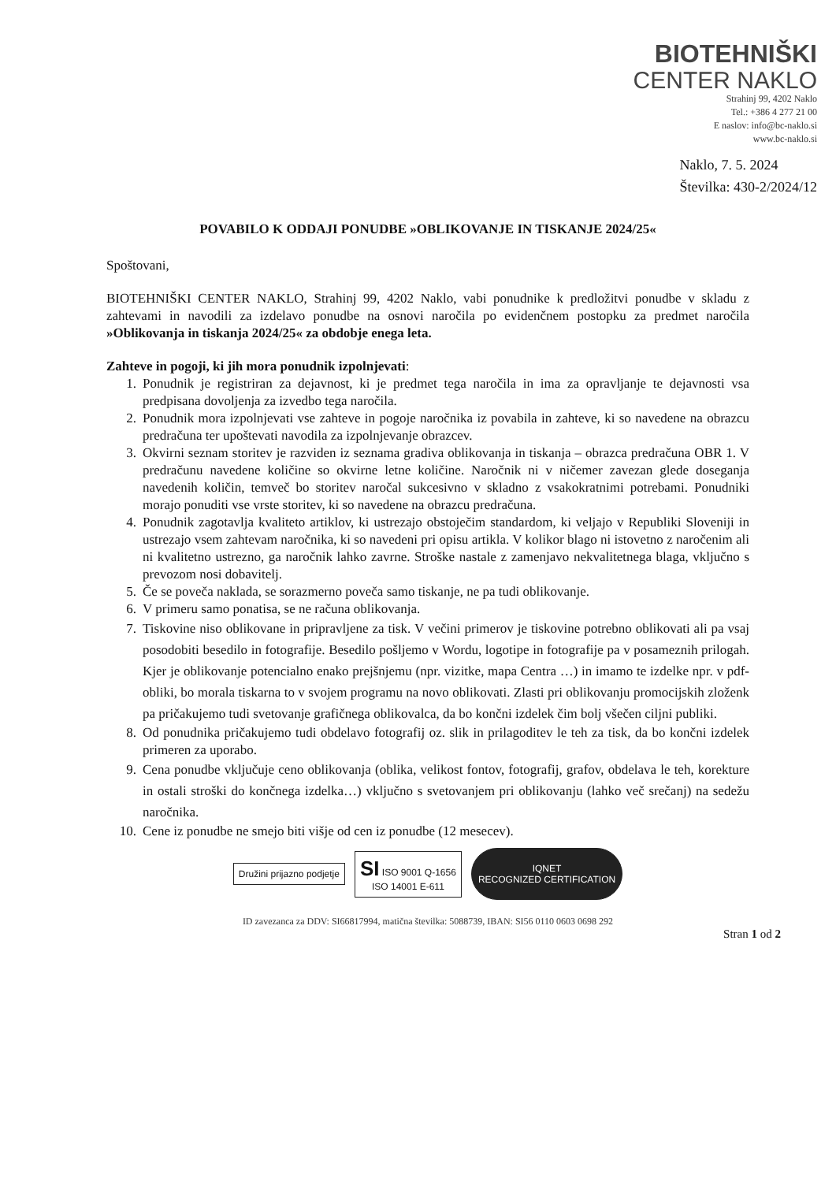BIOTEHNIŠKI
CENTER NAKLO
Strahinj 99, 4202 Naklo
Tel.: +386 4 277 21 00
E naslov: info@bc-naklo.si
www.bc-naklo.si
Naklo, 7. 5. 2024
Številka: 430-2/2024/12
POVABILO K ODDAJI PONUDBE »OBLIKOVANJE IN TISKANJE 2024/25«
Spoštovani,
BIOTEHNIŠKI CENTER NAKLO, Strahinj 99, 4202 Naklo, vabi ponudnike k predložitvi ponudbe v skladu z zahtevami in navodili za izdelavo ponudbe na osnovi naročila po evidenčnem postopku za predmet naročila »Oblikovanja in tiskanja 2024/25« za obdobje enega leta.
Zahteve in pogoji, ki jih mora ponudnik izpolnjevati:
1. Ponudnik je registriran za dejavnost, ki je predmet tega naročila in ima za opravljanje te dejavnosti vsa predpisana dovoljenja za izvedbo tega naročila.
2. Ponudnik mora izpolnjevati vse zahteve in pogoje naročnika iz povabila in zahteve, ki so navedene na obrazcu predračuna ter upoštevati navodila za izpolnjevanje obrazcev.
3. Okvirni seznam storitev je razviden iz seznama gradiva oblikovanja in tiskanja – obrazca predračuna OBR 1. V predračunu navedene količine so okvirne letne količine. Naročnik ni v ničemer zavezan glede doseganja navedenih količin, temveč bo storitev naročal sukcesivno v skladno z vsakokratnimi potrebami. Ponudniki morajo ponuditi vse vrste storitev, ki so navedene na obrazcu predračuna.
4. Ponudnik zagotavlja kvaliteto artiklov, ki ustrezajo obstoječim standardom, ki veljajo v Republiki Sloveniji in ustrezajo vsem zahtevam naročnika, ki so navedeni pri opisu artikla. V kolikor blago ni istovetno z naročenim ali ni kvalitetno ustrezno, ga naročnik lahko zavrne. Stroške nastale z zamenjavo nekvalitetnega blaga, vključno s prevozom nosi dobavitelj.
5. Če se poveča naklada, se sorazmerno poveča samo tiskanje, ne pa tudi oblikovanje.
6. V primeru samo ponatisa, se ne računa oblikovanja.
7. Tiskovine niso oblikovane in pripravljene za tisk. V večini primerov je tiskovine potrebno oblikovati ali pa vsaj posodobiti besedilo in fotografije. Besedilo pošljemo v Wordu, logotipe in fotografije pa v posameznih prilogah. Kjer je oblikovanje potencialno enako prejšnjemu (npr. vizitke, mapa Centra …) in imamo te izdelke npr. v pdf-obliki, bo morala tiskarna to v svojem programu na novo oblikovati. Zlasti pri oblikovanju promocijskih zloženk pa pričakujemo tudi svetovanje grafičnega oblikovalca, da bo končni izdelek čim bolj všečen ciljni publiki.
8. Od ponudnika pričakujemo tudi obdelavo fotografij oz. slik in prilagoditev le teh za tisk, da bo končni izdelek primeren za uporabo.
9. Cena ponudbe vključuje ceno oblikovanja (oblika, velikost fontov, fotografij, grafov, obdelava le teh, korekture in ostali stroški do končnega izdelka…) vključno s svetovanjem pri oblikovanju (lahko več srečanj) na sedežu naročnika.
10. Cene iz ponudbe ne smejo biti višje od cen iz ponudbe (12 mesecev).
Družini prijazno podjetje SI ISO 9001 Q-1656
ISO 14001 E-611 IQNET
RECOGNIZED CERTIFICATION
ID zavezanca za DDV: SI66817994, matična številka: 5088739, IBAN: SI56 0110 0603 0698 292
Stran 1 od 2